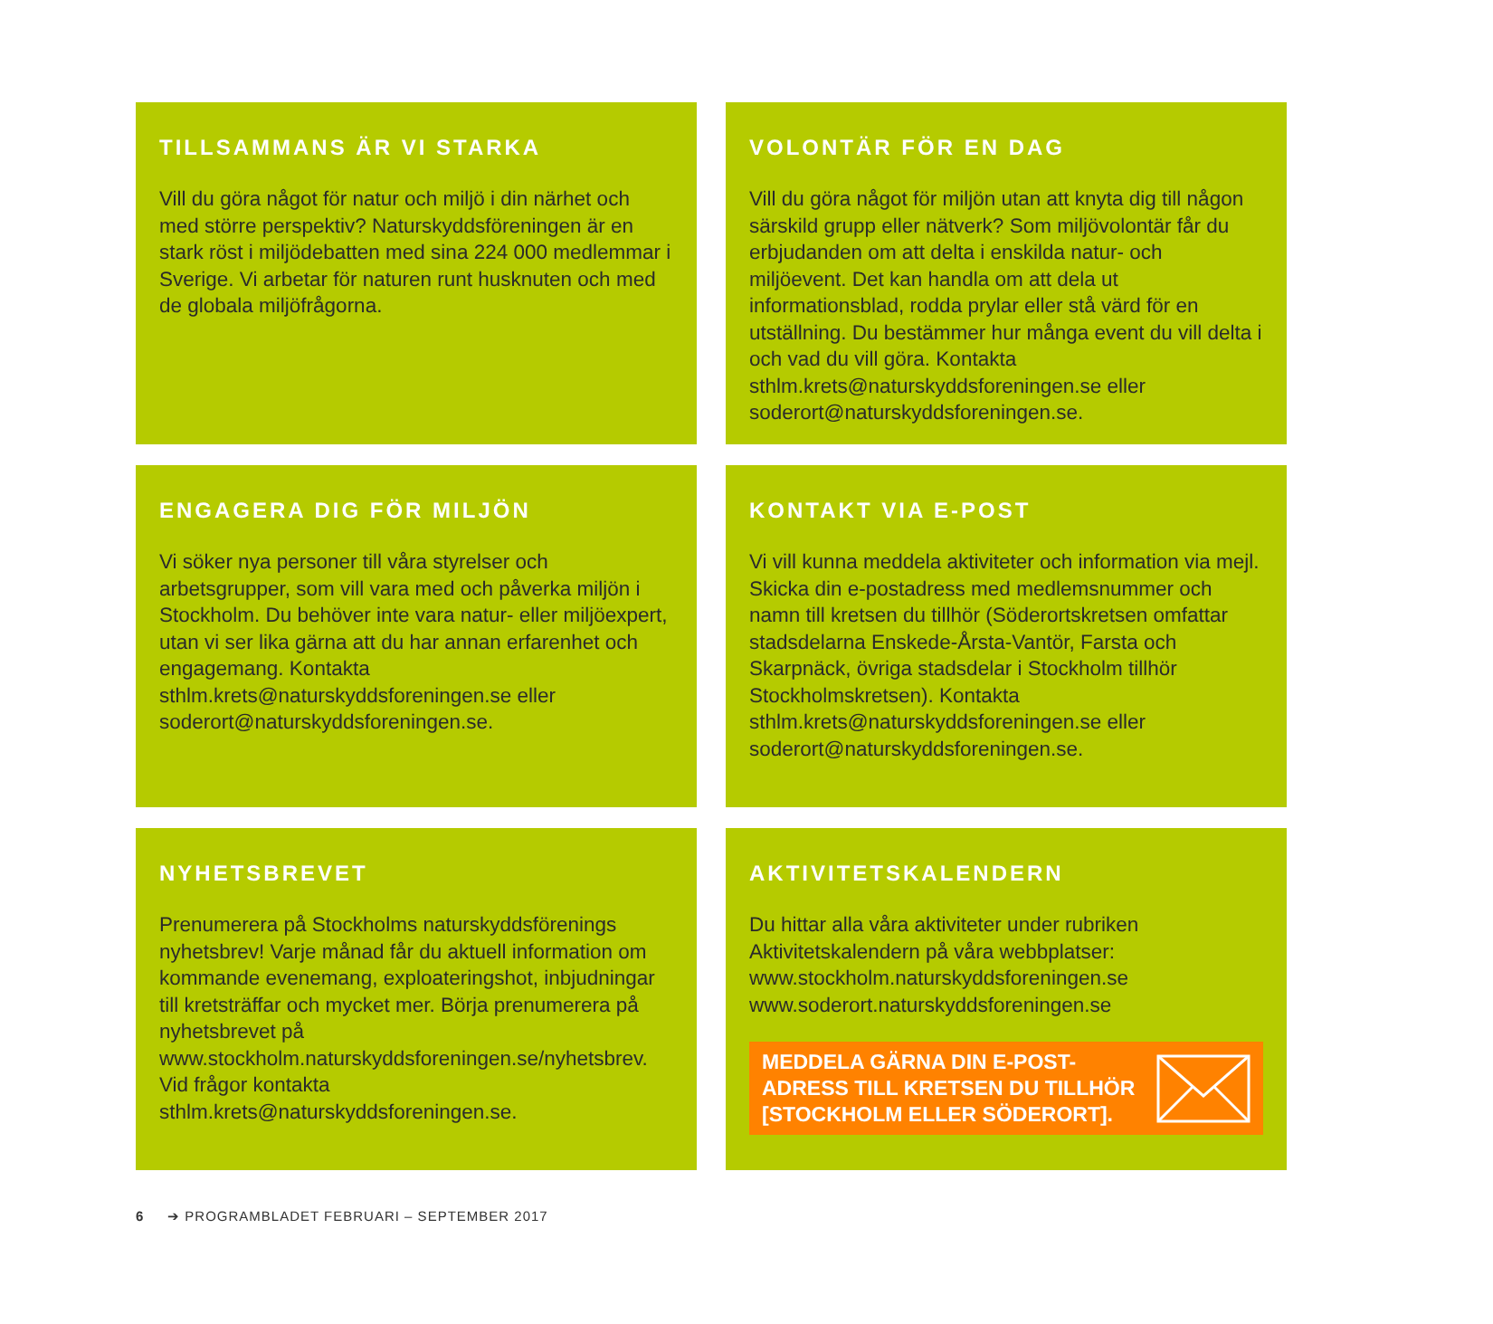TILLSAMMANS ÄR VI STARKA
Vill du göra något för natur och miljö i din närhet och med större perspektiv? Naturskyddsföreningen är en stark röst i miljödebatten med sina 224 000 medlemmar i Sverige. Vi arbetar för naturen runt husknuten och med de globala miljöfrågorna.
VOLONTÄR FÖR EN DAG
Vill du göra något för miljön utan att knyta dig till någon särskild grupp eller nätverk? Som miljövolontär får du erbjudanden om att delta i enskilda natur- och miljöevent. Det kan handla om att dela ut informationsblad, rodda prylar eller stå värd för en utställning. Du bestämmer hur många event du vill delta i och vad du vill göra. Kontakta sthlm.krets@naturskyddsforeningen.se eller soderort@naturskyddsforeningen.se.
ENGAGERA DIG FÖR MILJÖN
Vi söker nya personer till våra styrelser och arbetsgrupper, som vill vara med och påverka miljön i Stockholm. Du behöver inte vara natur- eller miljöexpert, utan vi ser lika gärna att du har annan erfarenhet och engagemang. Kontakta sthlm.krets@naturskyddsforeningen.se eller soderort@naturskyddsforeningen.se.
KONTAKT VIA E-POST
Vi vill kunna meddela aktiviteter och information via mejl. Skicka din e-postadress med medlemsnummer och namn till kretsen du tillhör (Söderortskretsen omfattar stadsdelarna Enskede-Årsta-Vantör, Farsta och Skarpnäck, övriga stadsdelar i Stockholm tillhör Stockholmskretsen). Kontakta sthlm.krets@naturskyddsforeningen.se eller soderort@naturskyddsforeningen.se.
NYHETSBREVET
Prenumerera på Stockholms naturskyddsförenings nyhetsbrev! Varje månad får du aktuell information om kommande evenemang, exploateringshot, inbjudningar till kretsträffar och mycket mer. Börja prenumerera på nyhetsbrevet på www.stockholm.naturskyddsforeningen.se/nyhetsbrev. Vid frågor kontakta sthlm.krets@naturskyddsforeningen.se.
AKTIVITETSKALENDERN
Du hittar alla våra aktiviteter under rubriken Aktivitetskalendern på våra webbplatser:
www.stockholm.naturskyddsforeningen.se
www.soderort.naturskyddsforeningen.se
MEDDELA GÄRNA DIN E-POST-
ADRESS TILL KRETSEN DU TILLHÖR
[STOCKHOLM ELLER SÖDERORT].
6 ➔ PROGRAMBLADET FEBRUARI – SEPTEMBER 2017